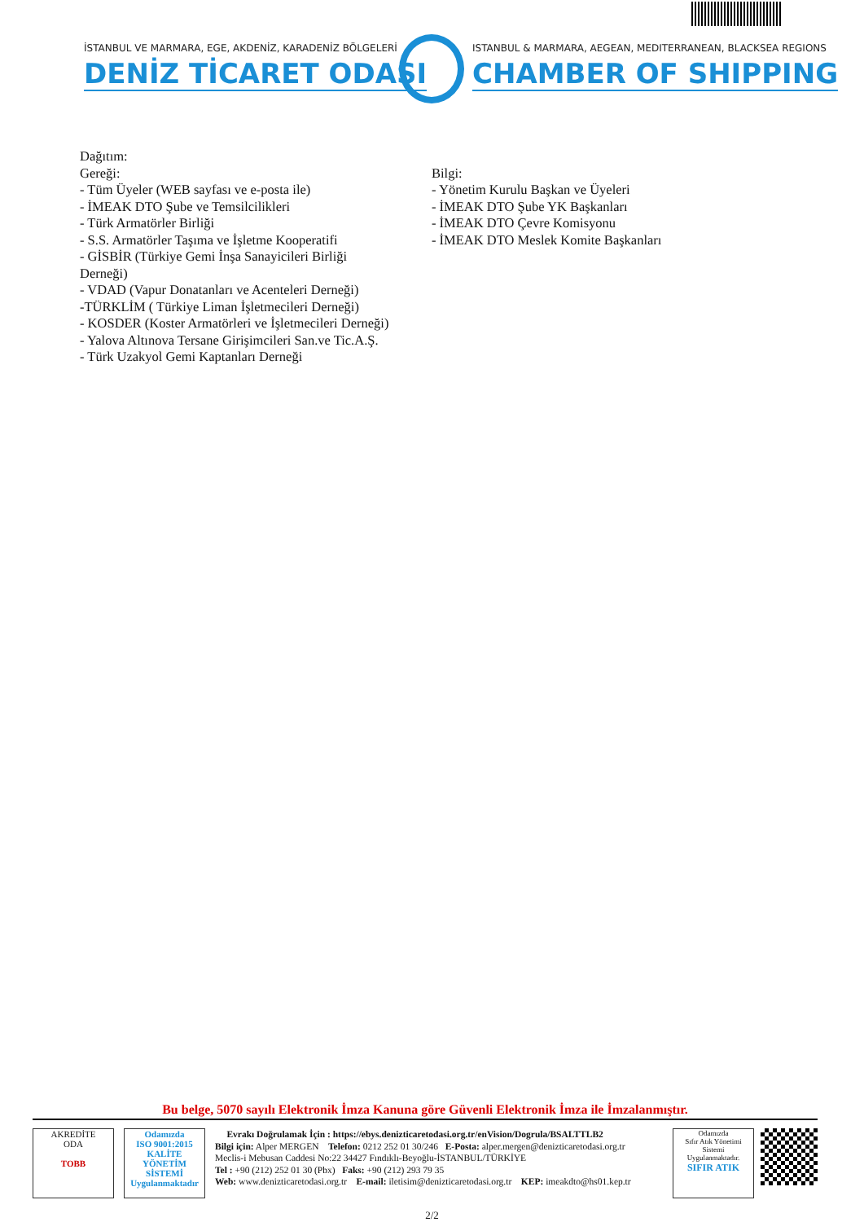İSTANBUL VE MARMARA, EGE, AKDENİZ, KARADENİZ BÖLGELERİ
ISTANBUL & MARMARA, AEGEAN, MEDITERRANEAN, BLACKSEA REGIONS
DENİZ TİCARET ODASI CHAMBER OF SHIPPING
Dağıtım:
Gereği:
- Tüm Üyeler (WEB sayfası ve e-posta ile)
- İMEAK DTO Şube ve Temsilcilikleri
- Türk Armatörler Birliği
- S.S. Armatörler Taşıma ve İşletme Kooperatifi
- GİSBİR (Türkiye Gemi İnşa Sanayicileri Birliği
Derneği)
- VDAD (Vapur Donatanları ve Acenteleri Derneği)
-TÜRKLİM ( Türkiye Liman İşletmecileri Derneği)
- KOSDER (Koster Armatörleri ve İşletmecileri Derneği)
- Yalova Altınova Tersane Girişimcileri San.ve Tic.A.Ş.
- Türk Uzakyol Gemi Kaptanları Derneği
Bilgi:
- Yönetim Kurulu Başkan ve Üyeleri
- İMEAK DTO Şube YK Başkanları
- İMEAK DTO Çevre Komisyonu
- İMEAK DTO Meslek Komite Başkanları
Bu belge, 5070 sayılı Elektronik İmza Kanuna göre Güvenli Elektronik İmza ile İmzalanmıştır.
AKREDİTE
ODA
TOBB
Odamızda
ISO 9001:2015
KALİTE
YÖNETİM
SİSTEMİ
Uygulanmaktadır
Evrakı Doğrulamak İçin : https://ebys.denizticaretodasi.org.tr/enVision/Dogrula/BSALTTLB2
Bilgi için: Alper MERGEN Telefon: 0212 252 01 30/246 E-Posta: alper.mergen@denizticaretodasi.org.tr
Meclis-i Mebusan Caddesi No:22 34427 Fındıklı-Beyoğlu-İSTANBUL/TÜRKİYE
Tel : +90 (212) 252 01 30 (Pbx) Faks: +90 (212) 293 79 35
Web: www.denizticaretodasi.org.tr E-mail: iletisim@denizticaretodasi.org.tr KEP: imeakdto@hs01.kep.tr
Odamızda
Sıfır Atık Yönetimi
Sistemi
Uygulanmaktadır.
SIFIR ATIK
2/2